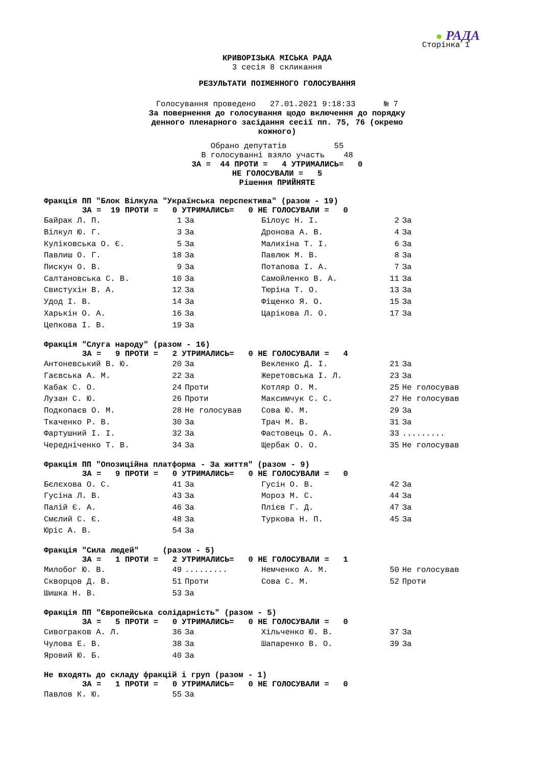● РАДА
Сторінка 1
КРИВОРІЗЬКА МІСЬКА РАДА
3 сесія 8 скликання
РЕЗУЛЬТАТИ ПОІМЕННОГО ГОЛОСУВАННЯ
Голосування проведено 27.01.2021 9:18:33 № 7
За повернення до голосування щодо включення до порядку
денного пленарного засідання сесії пп. 75, 76 (окремо
кожного)
Обрано депутатів 55 В голосуванні взяло участь 48
ЗА = 44 ПРОТИ = 4 УТРИМАЛИСЬ= 0 НЕ ГОЛОСУВАЛИ = 5 Рішення ПРИЙНЯТЕ
Фракція ПП "Блок Вілкула "Українська перспектива" (разом - 19)
ЗА = 19 ПРОТИ = 0 УТРИМАЛИСЬ= 0 НЕ ГОЛОСУВАЛИ = 0
| Байрак Л. П. | 1 | За | Білоус Н. І. | 2 | За |
| Вілкул Ю. Г. | 3 | За | Дронова А. В. | 4 | За |
| Куліковська О. Є. | 5 | За | Малихіна Т. І. | 6 | За |
| Павлиш О. Г. | 18 | За | Павлюк М. В. | 8 | За |
| Пискун О. В. | 9 | За | Потапова І. А. | 7 | За |
| Салтановська С. В. | 10 | За | Самойленко В. А. | 11 | За |
| Свистухін В. А. | 12 | За | Тюріна Т. О. | 13 | За |
| Удод І. В. | 14 | За | Фіщенко Я. О. | 15 | За |
| Харькін О. А. | 16 | За | Царікова Л. О. | 17 | За |
| Цепкова І. В. | 19 | За | | | |
Фракція "Слуга народу" (разом - 16)
ЗА = 9 ПРОТИ = 2 УТРИМАЛИСЬ= 0 НЕ ГОЛОСУВАЛИ = 4
| Антоневський В. Ю. | 20 | За | Векленко Д. І. | 21 | За |
| Гаєвська А. М. | 22 | За | Жеретовська І. Л. | 23 | За |
| Кабак С. О. | 24 | Проти | Котляр О. М. | 25 | Не голосував |
| Лузан С. Ю. | 26 | Проти | Максимчук С. С. | 27 | Не голосував |
| Подкопаєв О. М. | 28 | Не голосував | Сова Ю. М. | 29 | За |
| Ткаченко Р. В. | 30 | За | Трач М. В. | 31 | За |
| Фартушний І. І. | 32 | За | Фастовець О. А. | 33 | ......... |
| Чередніченко Т. В. | 34 | За | Щербак О. О. | 35 | Не голосував |
Фракція ПП "Опозиційна платформа - За життя" (разом - 9)
ЗА = 9 ПРОТИ = 0 УТРИМАЛИСЬ= 0 НЕ ГОЛОСУВАЛИ = 0
| Бєлєхова О. С. | 41 | За | Гусін О. В. | 42 | За |
| Гусіна Л. В. | 43 | За | Мороз М. С. | 44 | За |
| Палій Є. А. | 46 | За | Плієв Г. Д. | 47 | За |
| Смєлий С. Є. | 48 | За | Туркова Н. П. | 45 | За |
| Юріс А. В. | 54 | За | | | |
Фракція "Сила людей" (разом - 5)
ЗА = 1 ПРОТИ = 2 УТРИМАЛИСЬ= 0 НЕ ГОЛОСУВАЛИ = 1
| Милобог Ю. В. | 49 | ......... | Немченко А. М. | 50 | Не голосував |
| Скворцов Д. В. | 51 | Проти | Сова С. М. | 52 | Проти |
| Шишка Н. В. | 53 | За | | | |
Фракція ПП "Європейська солідарність" (разом - 5)
ЗА = 5 ПРОТИ = 0 УТРИМАЛИСЬ= 0 НЕ ГОЛОСУВАЛИ = 0
| Сивограков А. Л. | 36 | За | Хільченко Ю. В. | 37 | За |
| Чулова Е. В. | 38 | За | Шапаренко В. О. | 39 | За |
| Яровий Ю. Б. | 40 | За | | | |
Не входять до складу фракцій і груп (разом - 1)
ЗА = 1 ПРОТИ = 0 УТРИМАЛИСЬ= 0 НЕ ГОЛОСУВАЛИ = 0
| Павлов К. Ю. | 55 | За | | | |